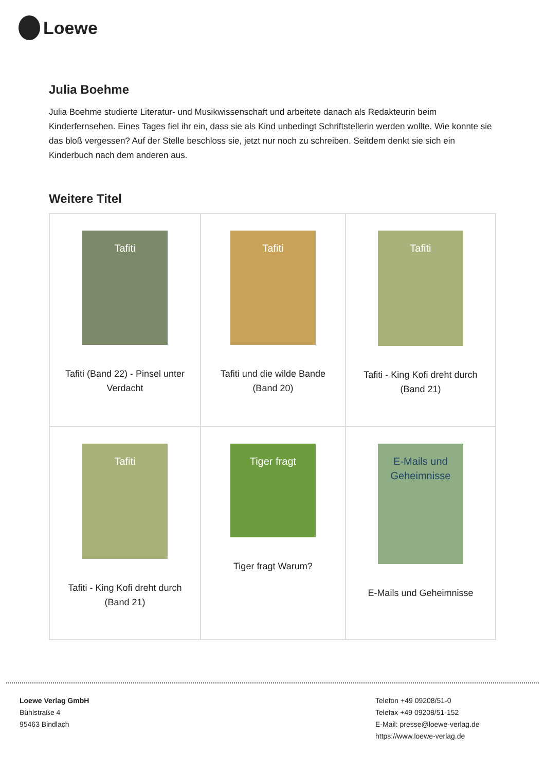Loewe
Julia Boehme
Julia Boehme studierte Literatur- und Musikwissenschaft und arbeitete danach als Redakteurin beim Kinderfernsehen. Eines Tages fiel ihr ein, dass sie als Kind unbedingt Schriftstellerin werden wollte. Wie konnte sie das bloß vergessen? Auf der Stelle beschloss sie, jetzt nur noch zu schreiben. Seitdem denkt sie sich ein Kinderbuch nach dem anderen aus.
Weitere Titel
| Tafiti Tafiti (Band 22) - Pinsel unter Verdacht | Tafiti Tafiti und die wilde Bande (Band 20) | Tafiti Tafiti - King Kofi dreht durch (Band 21) |
| Tafiti Tafiti - King Kofi dreht durch (Band 21) | Tiger fragt Tiger fragt Warum? | E-Mails und Geheimnisse E-Mails und Geheimnisse |
Loewe Verlag GmbH
Bühlstraße 4
95463 Bindlach
Telefon +49 09208/51-0
Telefax +49 09208/51-152
E-Mail: presse@loewe-verlag.de
https://www.loewe-verlag.de